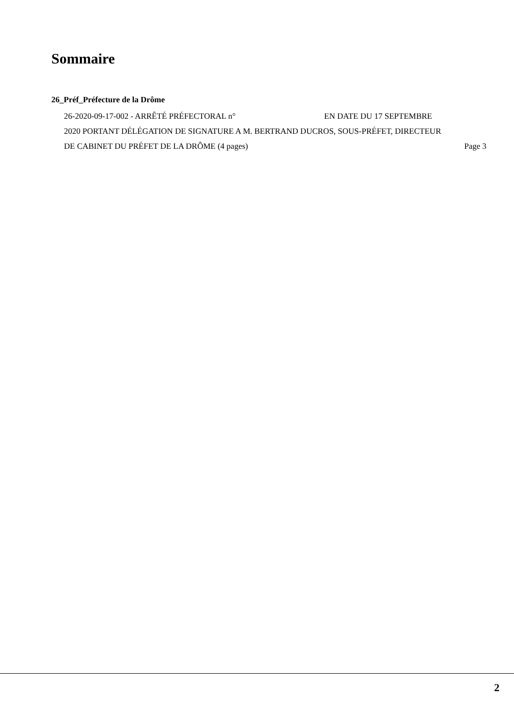Sommaire
26_Préf_Préfecture de la Drôme
26-2020-09-17-002 - ARRÊTÉ PRÉFECTORAL n° EN DATE DU 17 SEPTEMBRE 2020 PORTANT DÉLÉGATION DE SIGNATURE A M. BERTRAND DUCROS, SOUS-PRÉFET, DIRECTEUR DE CABINET DU PRÉFET DE LA DRÔME (4 pages)
Page 3
2